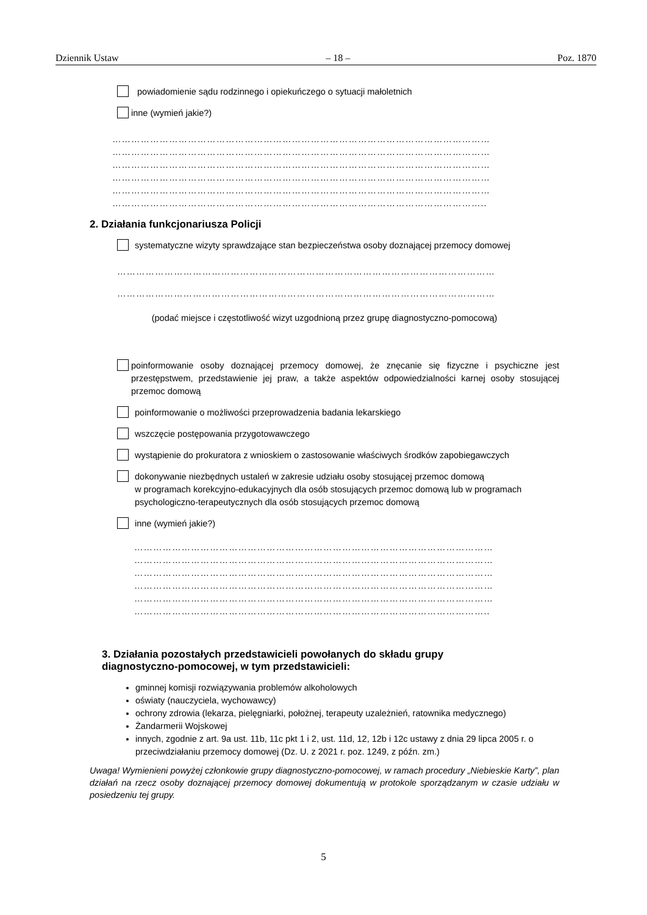Dziennik Ustaw – 18 – Poz. 1870
powiadomienie sądu rodzinnego i opiekuńczego o sytuacji małoletnich
inne (wymień jakie?)
…………………………………………………………………………………………………………
…………………………………………………………………………………………………………
…………………………………………………………………………………………………………
…………………………………………………………………………………………………………
…………………………………………………………………………………………………………
………………………………………………………………………………………………………..
2. Działania funkcjonariusza Policji
systematyczne wizyty sprawdzające stan bezpieczeństwa osoby doznającej przemocy domowej
…………………………………………………………………………………………………………
…………………………………………………………………………………………………………
(podać miejsce i częstotliwość wizyt uzgodnioną przez grupę diagnostyczno-pomocową)
poinformowanie osoby doznającej przemocy domowej, że znęcanie się fizyczne i psychiczne jest przestępstwem, przedstawienie jej praw, a także aspektów odpowiedzialności karnej osoby stosującej przemoc domową
poinformowanie o możliwości przeprowadzenia badania lekarskiego
wszczęcie postępowania przygotowawczego
wystąpienie do prokuratora z wnioskiem o zastosowanie właściwych środków zapobiegawczych
dokonywanie niezbędnych ustaleń w zakresie udziału osoby stosującej przemoc domową
w programach korekcyjno-edukacyjnych dla osób stosujących przemoc domową lub w programach psychologiczno-terapeutycznych dla osób stosujących przemoc domową
inne (wymień jakie?)
……………………………………………………………………………………………………
……………………………………………………………………………………………………
……………………………………………………………………………………………………
……………………………………………………………………………………………………
……………………………………………………………………………………………………
…………………………………………………………………………………………………..
3. Działania pozostałych przedstawicieli powołanych do składu grupy
diagnostyczno-pomocowej, w tym przedstawicieli:
gminnej komisji rozwiązywania problemów alkoholowych
oświaty (nauczyciela, wychowawcy)
ochrony zdrowia (lekarza, pielęgniarki, położnej, terapeuty uzależnień, ratownika medycznego)
Żandarmerii Wojskowej
innych, zgodnie z art. 9a ust. 11b, 11c pkt 1 i 2, ust. 11d, 12, 12b i 12c ustawy z dnia 29 lipca 2005 r. o przeciwdziałaniu przemocy domowej (Dz. U. z 2021 r. poz. 1249, z późn. zm.)
Uwaga! Wymienieni powyżej członkowie grupy diagnostyczno-pomocowej, w ramach procedury „Niebieskie Karty”, plan działań na rzecz osoby doznającej przemocy domowej dokumentują w protokole sporządzanym w czasie udziału w posiedzeniu tej grupy.
5